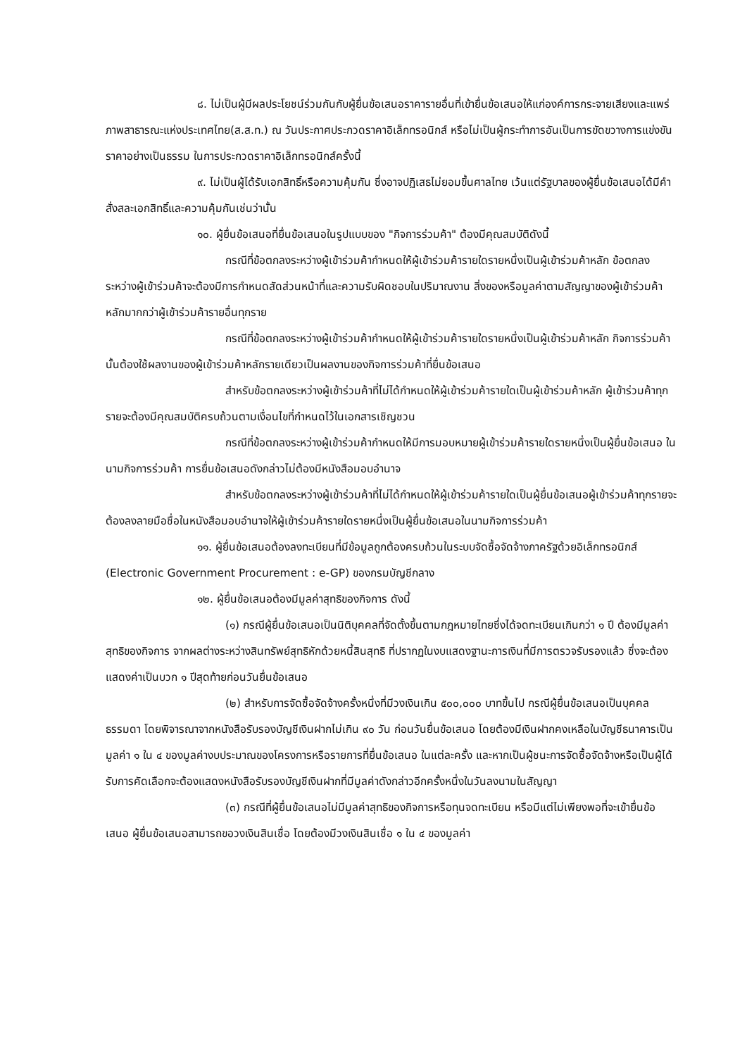๘. ไม่เป็นผู้มีผลประโยชน์ร่วมกันกับผู้ยื่นข้อเสนอราคารายอื่นที่เข้ายื่นข้อเสนอให้แก่องค์การกระจายเสียงและแพร่ภาพสาธารณะแห่งประเทศไทย(ส.ส.ท.) ณ วันประกาศประกวดราคาอิเล็กทรอนิกส์ หรือไม่เป็นผู้กระทำการอันเป็นการขัดขวางการแข่งขันราคาอย่างเป็นธรรม ในการประกวดราคาอิเล็กทรอนิกส์ครั้งนี้
๙. ไม่เป็นผู้ได้รับเอกสิทธิ์หรือความคุ้มกัน ซึ่งอาจปฏิเสธไม่ยอมขึ้นศาลไทย เว้นแต่รัฐบาลของผู้ยื่นข้อเสนอได้มีคำสั่งสละเอกสิทธิ์และความคุ้มกันเช่นว่านั้น
๑๐. ผู้ยื่นข้อเสนอที่ยื่นข้อเสนอในรูปแบบของ "กิจการร่วมค้า" ต้องมีคุณสมบัติดังนี้
กรณีที่ข้อตกลงระหว่างผู้เข้าร่วมค้ากำหนดให้ผู้เข้าร่วมค้ารายใดรายหนึ่งเป็นผู้เข้าร่วมค้าหลัก ข้อตกลงระหว่างผู้เข้าร่วมค้าจะต้องมีการกำหนดสัดส่วนหน้าที่และความรับผิดชอบในปริมาณงาน สิ่งของหรือมูลค่าตามสัญญาของผู้เข้าร่วมค้าหลักมากกว่าผู้เข้าร่วมค้ารายอื่นทุกราย
กรณีที่ข้อตกลงระหว่างผู้เข้าร่วมค้ากำหนดให้ผู้เข้าร่วมค้ารายใดรายหนึ่งเป็นผู้เข้าร่วมค้าหลัก กิจการร่วมค้านั้นต้องใช้ผลงานของผู้เข้าร่วมค้าหลักรายเดียวเป็นผลงานของกิจการร่วมค้าที่ยื่นข้อเสนอ
สำหรับข้อตกลงระหว่างผู้เข้าร่วมค้าที่ไม่ได้กำหนดให้ผู้เข้าร่วมค้ารายใดเป็นผู้เข้าร่วมค้าหลัก ผู้เข้าร่วมค้าทุกรายจะต้องมีคุณสมบัติครบถ้วนตามเงื่อนไขที่กำหนดไว้ในเอกสารเชิญชวน
กรณีที่ข้อตกลงระหว่างผู้เข้าร่วมค้ากำหนดให้มีการมอบหมายผู้เข้าร่วมค้ารายใดรายหนึ่งเป็นผู้ยื่นข้อเสนอ ในนามกิจการร่วมค้า การยื่นข้อเสนอดังกล่าวไม่ต้องมีหนังสือมอบอำนาจ
สำหรับข้อตกลงระหว่างผู้เข้าร่วมค้าที่ไม่ได้กำหนดให้ผู้เข้าร่วมค้ารายใดเป็นผู้ยื่นข้อเสนอผู้เข้าร่วมค้าทุกรายจะต้องลงลายมือชื่อในหนังสือมอบอำนาจให้ผู้เข้าร่วมค้ารายใดรายหนึ่งเป็นผู้ยื่นข้อเสนอในนามกิจการร่วมค้า
๑๑. ผู้ยื่นข้อเสนอต้องลงทะเบียนที่มีข้อมูลถูกต้องครบถ้วนในระบบจัดซื้อจัดจ้างภาครัฐด้วยอิเล็กทรอนิกส์ (Electronic Government Procurement : e-GP) ของกรมบัญชีกลาง
๑๒. ผู้ยื่นข้อเสนอต้องมีมูลค่าสุทธิของกิจการ ดังนี้
(๑) กรณีผู้ยื่นข้อเสนอเป็นนิติบุคคลที่จัดตั้งขึ้นตามกฎหมายไทยซึ่งได้จดทะเบียนเกินกว่า ๑ ปี ต้องมีมูลค่าสุทธิของกิจการ จากผลต่างระหว่างสินทรัพย์สุทธิหักด้วยหนี้สินสุทธิ ที่ปรากฏในงบแสดงฐานะการเงินที่มีการตรวจรับรองแล้ว ซึ่งจะต้องแสดงค่าเป็นบวก ๑ ปีสุดท้ายก่อนวันยื่นข้อเสนอ
(๒) สำหรับการจัดซื้อจัดจ้างครั้งหนึ่งที่มีวงเงินเกิน ๕๐๐,๐๐๐ บาทขึ้นไป กรณีผู้ยื่นข้อเสนอเป็นบุคคลธรรมดา โดยพิจารณาจากหนังสือรับรองบัญชีเงินฝากไม่เกิน ๙๐ วัน ก่อนวันยื่นข้อเสนอ โดยต้องมีเงินฝากคงเหลือในบัญชีธนาคารเป็นมูลค่า ๑ ใน ๔ ของมูลค่างบประมาณของโครงการหรือรายการที่ยื่นข้อเสนอ ในแต่ละครั้ง และหากเป็นผู้ชนะการจัดซื้อจัดจ้างหรือเป็นผู้ได้รับการคัดเลือกจะต้องแสดงหนังสือรับรองบัญชีเงินฝากที่มีมูลค่าดังกล่าวอีกครั้งหนึ่งในวันลงนามในสัญญา
(๓) กรณีที่ผู้ยื่นข้อเสนอไม่มีมูลค่าสุทธิของกิจการหรือทุนจดทะเบียน หรือมีแต่ไม่เพียงพอที่จะเข้ายื่นข้อเสนอ ผู้ยื่นข้อเสนอสามารถขอวงเงินสินเชื่อ โดยต้องมีวงเงินสินเชื่อ ๑ ใน ๔ ของมูลค่า